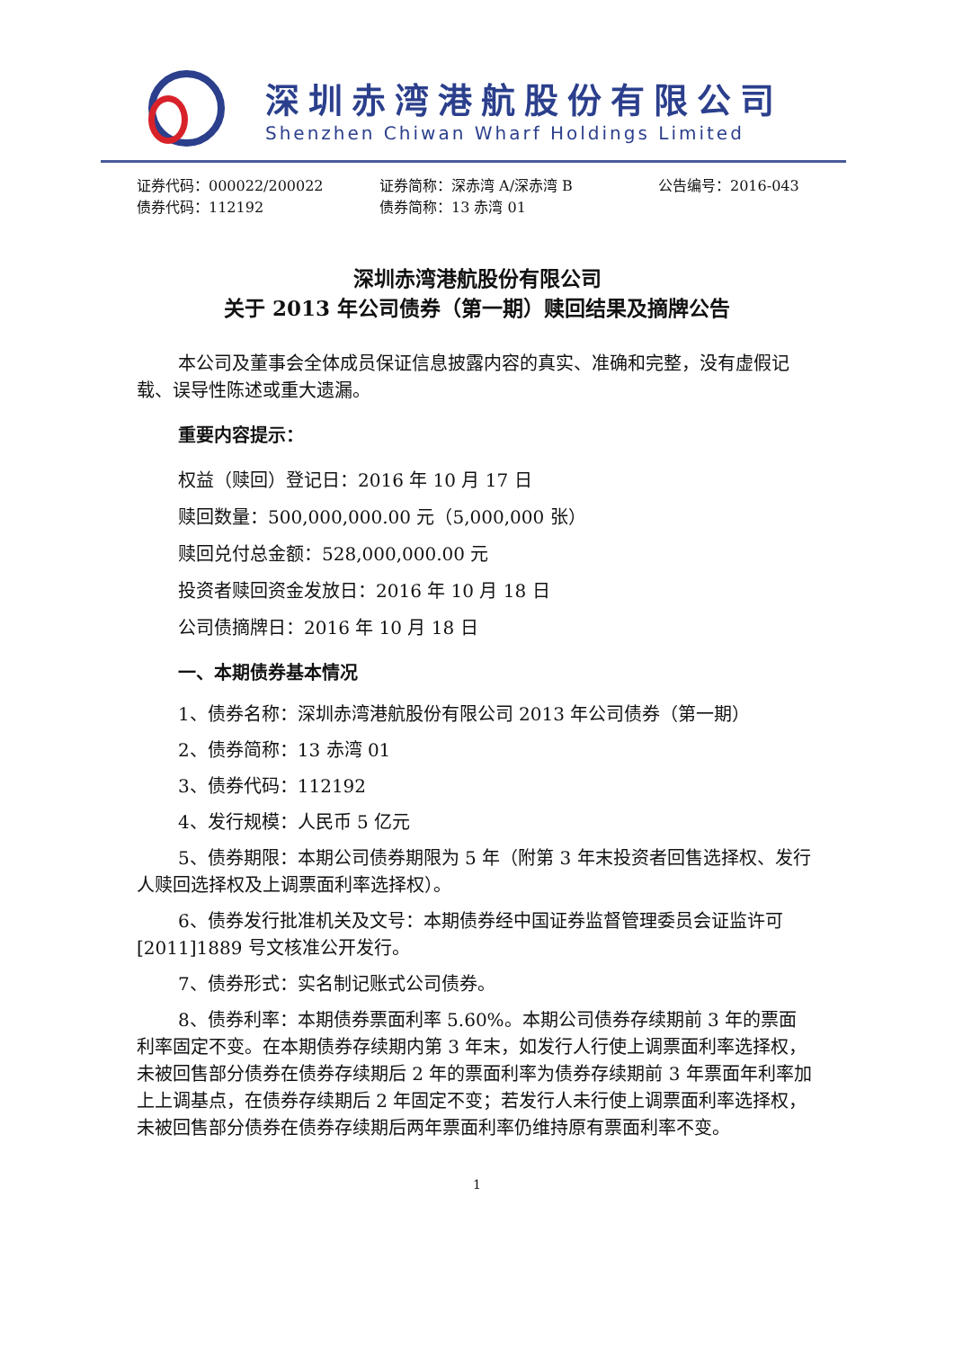深圳赤湾港航股份有限公司
Shenzhen Chiwan Wharf Holdings Limited
证券代码：000022/200022 证券简称：深赤湾 A/深赤湾 B 公告编号：2016-043
债券代码：112192 债券简称：13 赤湾 01
深圳赤湾港航股份有限公司
关于 2013 年公司债券（第一期）赎回结果及摘牌公告
本公司及董事会全体成员保证信息披露内容的真实、准确和完整，没有虚假记载、误导性陈述或重大遗漏。
重要内容提示：
权益（赎回）登记日：2016 年 10 月 17 日
赎回数量：500,000,000.00 元（5,000,000 张）
赎回兑付总金额：528,000,000.00 元
投资者赎回资金发放日：2016 年 10 月 18 日
公司债摘牌日：2016 年 10 月 18 日
一、本期债券基本情况
1、债券名称：深圳赤湾港航股份有限公司 2013 年公司债券（第一期）
2、债券简称：13 赤湾 01
3、债券代码：112192
4、发行规模：人民币 5 亿元
5、债券期限：本期公司债券期限为 5 年（附第 3 年末投资者回售选择权、发行人赎回选择权及上调票面利率选择权）。
6、债券发行批准机关及文号：本期债券经中国证券监督管理委员会证监许可[2011]1889 号文核准公开发行。
7、债券形式：实名制记账式公司债券。
8、债券利率：本期债券票面利率 5.60%。本期公司债券存续期前 3 年的票面利率固定不变。在本期债券存续期内第 3 年末，如发行人行使上调票面利率选择权，未被回售部分债券在债券存续期后 2 年的票面利率为债券存续期前 3 年票面年利率加上上调基点，在债券存续期后 2 年固定不变；若发行人未行使上调票面利率选择权，未被回售部分债券在债券存续期后两年票面利率仍维持原有票面利率不变。
1